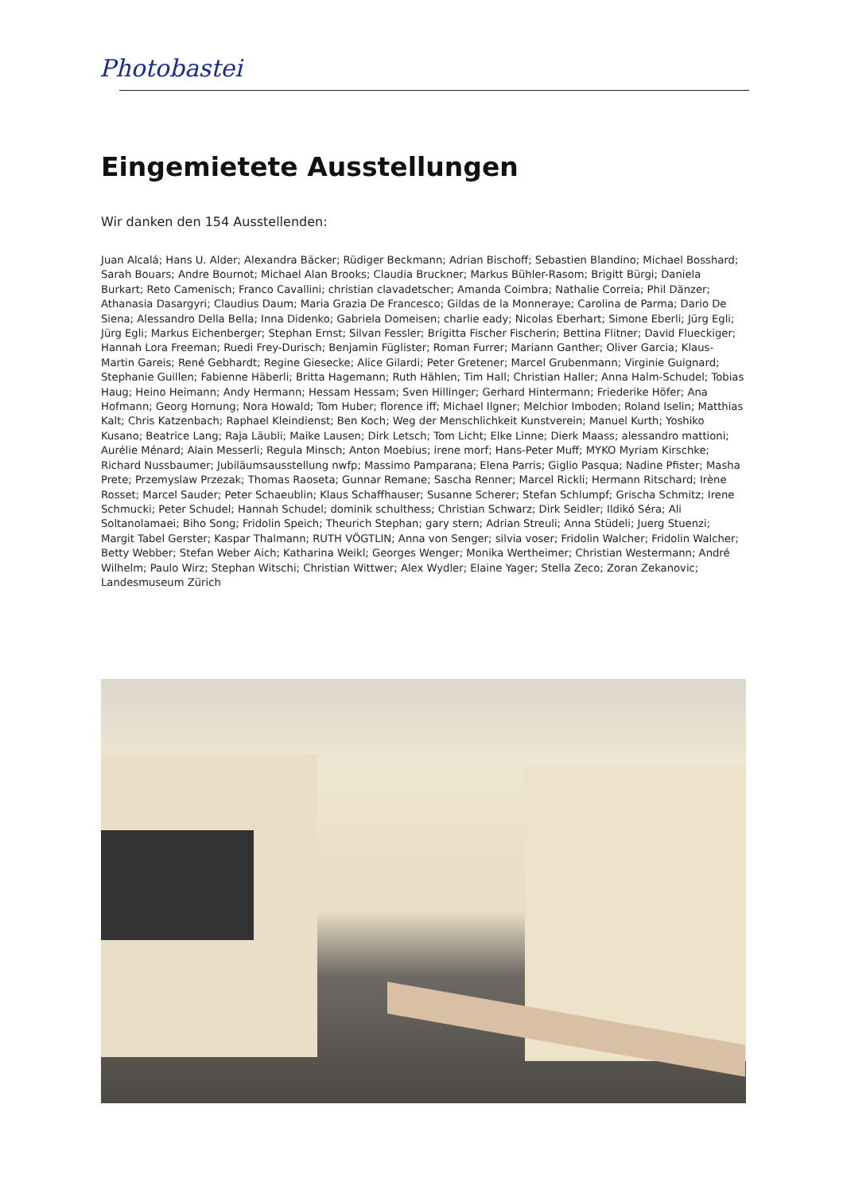Photobastei
Eingemietete Ausstellungen
Wir danken den 154 Ausstellenden:
Juan Alcalá; Hans U. Alder; Alexandra Bäcker; Rüdiger Beckmann; Adrian Bischoff; Sebastien Blandino; Michael Bosshard; Sarah Bouars; Andre Bournot; Michael Alan Brooks; Claudia Bruckner; Markus Bühler-Rasom; Brigitt Bürgi; Daniela Burkart; Reto Camenisch; Franco Cavallini; christian clavadetscher; Amanda Coimbra; Nathalie Correia; Phil Dänzer; Athanasia Dasargyri; Claudius Daum; Maria Grazia De Francesco; Gildas de la Monneraye; Carolina de Parma; Dario De Siena; Alessandro Della Bella; Inna Didenko; Gabriela Domeisen; charlie eady; Nicolas Eberhart; Simone Eberli; Jürg Egli; Jürg Egli; Markus Eichenberger; Stephan Ernst; Silvan Fessler; Brigitta Fischer Fischerin; Bettina Flitner; David Flueckiger; Hannah Lora Freeman; Ruedi Frey-Durisch; Benjamin Füglister; Roman Furrer; Mariann Ganther; Oliver Garcia; Klaus-Martin Gareis; René Gebhardt; Regine Giesecke; Alice Gilardi; Peter Gretener; Marcel Grubenmann; Virginie Guignard; Stephanie Guillen; Fabienne Häberli; Britta Hagemann; Ruth Hählen; Tim Hall; Christian Haller; Anna Halm-Schudel; Tobias Haug; Heino Heimann; Andy Hermann; Hessam Hessam; Sven Hillinger; Gerhard Hintermann; Friederike Höfer; Ana Hofmann; Georg Hornung; Nora Howald; Tom Huber; florence iff; Michael Ilgner; Melchior Imboden; Roland Iselin; Matthias Kalt; Chris Katzenbach; Raphael Kleindienst; Ben Koch; Weg der Menschlichkeit Kunstverein; Manuel Kurth; Yoshiko Kusano; Beatrice Lang; Raja Läubli; Maike Lausen; Dirk Letsch; Tom Licht; Elke Linne; Dierk Maass; alessandro mattioni; Aurélie Ménard; Alain Messerli; Regula Minsch; Anton Moebius; irene morf; Hans-Peter Muff; MYKO Myriam Kirschke; Richard Nussbaumer; Jubiläumsausstellung nwfp; Massimo Pamparana; Elena Parris; Giglio Pasqua; Nadine Pfister; Masha Prete; Przemyslaw Przezak; Thomas Raoseta; Gunnar Remane; Sascha Renner; Marcel Rickli; Hermann Ritschard; Irène Rosset; Marcel Sauder; Peter Schaeublin; Klaus Schaffhauser; Susanne Scherer; Stefan Schlumpf; Grischa Schmitz; Irene Schmucki; Peter Schudel; Hannah Schudel; dominik schulthess; Christian Schwarz; Dirk Seidler; Ildikó Séra; Ali Soltanolamaei; Biho Song; Fridolin Speich; Theurich Stephan; gary stern; Adrian Streuli; Anna Stüdeli; Juerg Stuenzi; Margit Tabel Gerster; Kaspar Thalmann; RUTH VÖGTLIN; Anna von Senger; silvia voser; Fridolin Walcher; Fridolin Walcher; Betty Webber; Stefan Weber Aich; Katharina Weikl; Georges Wenger; Monika Wertheimer; Christian Westermann; André Wilhelm; Paulo Wirz; Stephan Witschi; Christian Wittwer; Alex Wydler; Elaine Yager; Stella Zeco; Zoran Zekanovic; Landesmuseum Zürich